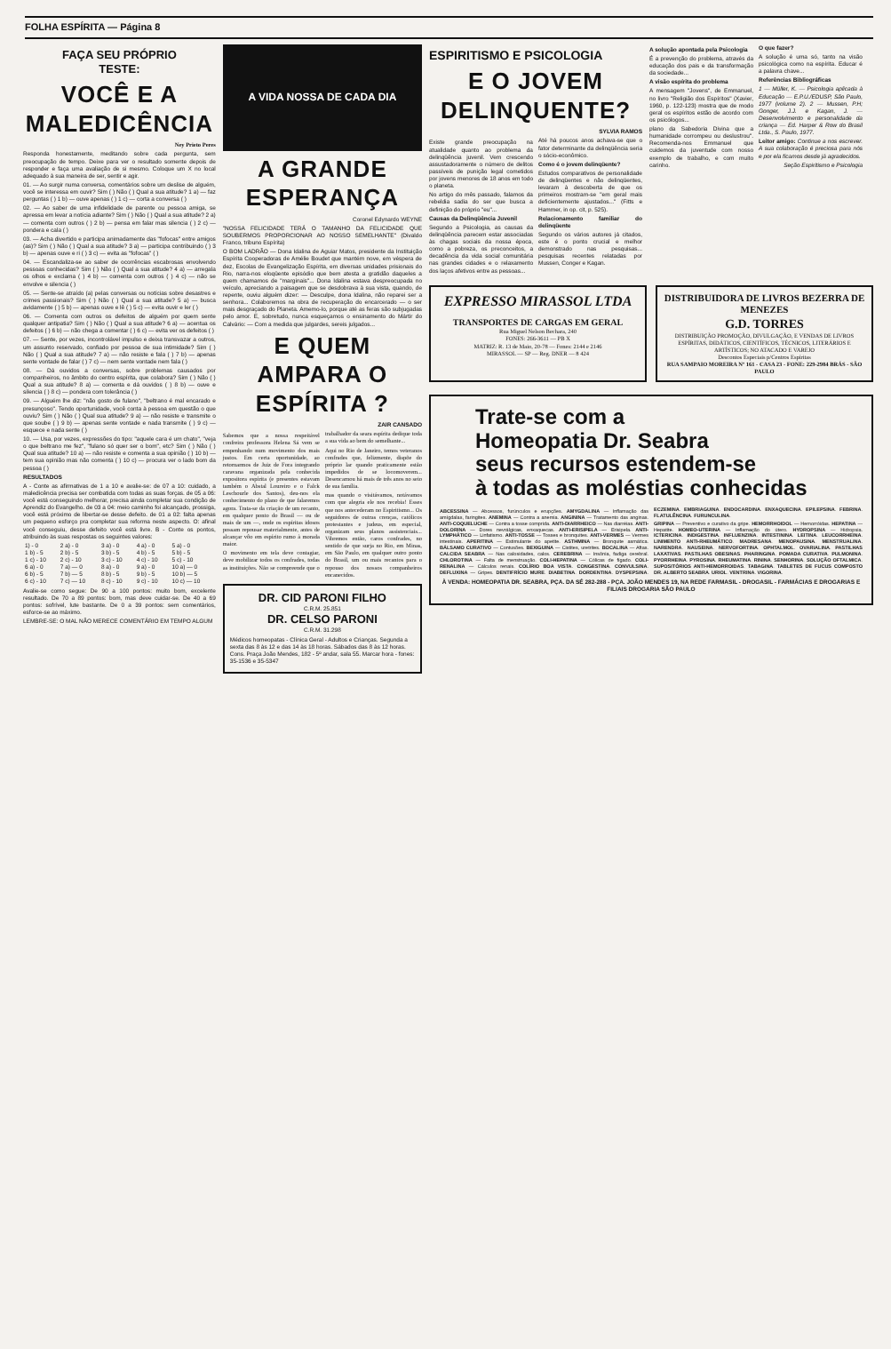FOLHA ESPÍRITA — Página 8
FAÇA SEU PRÓPRIO
TESTE:
VOCÊ E A MALEDICÊNCIA
Ney Prieto Peres
Responda honestamente, meditando sobre cada pergunta, sem preocupação de tempo. Deixe para ver o resultado somente depois de responder e faça uma avaliação de si mesmo. Coloque um X no local adequado à sua maneira de ser, sentir e agir.
01. — Ao surgir numa conversa, comentários sobre um deslise de alguém, você se interessa em ouvir? Sim ( ) Não ( ) Qual a sua atitude? 1 a) — faz perguntas ( ) 1 b) — ouve apenas ( ) 1 c) — corta a conversa ( )
02. — Ao saber de uma infidelidade de parente ou pessoa amiga, se apressa em levar a notícia adiante? Sim ( ) Não ( ) Qual a sua atitude? 2 a) — comenta com outros ( ) 2 b) — pensa em falar mas silencia ( ) 2 c) — pondera e cala ( )
03. — Acha divertido e participa animadamente das "fofocas" entre amigos (as)? Sim ( ) Não ( ) Qual a sua atitude? 3 a) — participa contribuindo ( ) 3 b) — apenas ouve e ri ( ) 3 c) — evita as "fofocas" ( )
04. — Escandaliza-se ao saber de ocorrências escabrosas envolvendo pessoas conhecidas? Sim ( ) Não ( ) Qual a sua atitude? 4 a) — arregala os olhos e exclama ( ) 4 b) — comenta com outros ( ) 4 c) — não se envolve e silencia ( )
05. — Sente-se atraído (a) pelas conversas ou notícias sobre desastres e crimes passionais? Sim ( ) Não ( ) Qual a sua atitude? 5 a) — busca avidamente ( ) 5 b) — apenas ouve e lê ( ) 5 c) — evita ouvir e ler ( )
06. — Comenta com outros os defeitos de alguém por quem sente qualquer antipatia? Sim ( ) Não ( ) Qual a sua atitude? 6 a) — acentua os defeitos ( ) 6 b) — não chega a comentar ( ) 6 c) — evita ver os defeitos ( )
07. — Sente, por vezes, incontrolável impulso e deixa transvazar a outros, um assunto reservado, confiado por pessoa de sua intimidade? Sim ( ) Não ( ) Qual a sua atitude? 7 a) — não resiste e fala ( ) 7 b) — apenas sente vontade de falar ( ) 7 c) — nem sente vontade nem fala ( )
08. — Dá ouvidos a conversas, sobre problemas causados por companheiros, no âmbito do centro espírita, que colabora? Sim ( ) Não ( ) Qual a sua atitude? 8 a) — comenta e dá ouvidos ( ) 8 b) — ouve e silencia ( ) 8 c) — pondera com tolerância ( )
09. — Alguém lhe diz: "não gosto de fulano", "beltrano é mal encarado e presunçoso". Tendo oportunidade, você conta à pessoa em questão o que ouviu? Sim ( ) Não ( ) Qual sua atitude? 9 a) — não resiste e transmite o que soube ( ) 9 b) — apenas sente vontade e nada transmite ( ) 9 c) — esquece e nada sente ( )
10. — Usa, por vezes, expressões do tipo: "aquele cara é um chato", "veja o que beltrano me fez", "fulano só quer ser o bom", etc? Sim ( ) Não ( ) Qual sua atitude? 10 a) — não resiste e comenta a sua opinião ( ) 10 b) — tem sua opinião mas não comenta ( ) 10 c) — procura ver o lado bom da pessoa ( )
RESULTADOS
A - Conte as afirmativas de 1 a 10 e avalie-se: de 07 a 10: cuidado, a maledicência precisa ser combatida com todas as suas forças. de 05 a 06: você está conseguindo melhorar, precisa ainda completar sua condição de Aprendiz do Evangelho. de 03 a 04: meio caminho foi alcançado, prossiga, você está próximo de libertar-se desse defeito. de 01 a 02: falta apenas um pequeno esforço pra completar sua reforma neste aspecto. O: afinal você conseguiu, desse defeito você está livre. B - Conte os pontos, atribuindo às suas respostas os seguintes valores:
| 1) - 0 | 2 a) - 0 | 3 a) - 0 | 4 a) - 0 | 5 a) - 0 |
| 1 b) - 5 | 2 b) - 5 | 3 b) - 5 | 4 b) - 5 | 5 b) - 5 |
| 1 c) - 10 | 2 c) - 10 | 3 c) - 10 | 4 c) - 10 | 5 c) - 10 |
| 6 a) - 0 | 7 a) — 0 | 8 a) - 0 | 9 a) - 0 | 10 a) — 0 |
| 6 b) - 5 | 7 b) — 5 | 8 b) - 5 | 9 b) - 5 | 10 b) — 5 |
| 6 c) - 10 | 7 c) — 10 | 8 c) - 10 | 9 c) - 10 | 10 c) — 10 |
Avalie-se como segue: De 90 a 100 pontos: muito bom, excelente resultado. De 70 a 89 pontos: bom, mas deve cuidar-se. De 40 a 69 pontos: sofrível, lute bastante. De 0 a 39 pontos: sem comentários, esforce-se ao máximo.
LEMBRE-SE: O MAL NÃO MERECE COMENTÁRIO EM TEMPO ALGUM
A VIDA NOSSA DE CADA DIA
A GRANDE ESPERANÇA
Coronel Edynardo WEYNE
"NOSSA FELICIDADE TERÁ O TAMANHO DA FELICIDADE QUE SOUBERMOS PROPORCIONAR AO NOSSO SEMELHANTE" (Divaldo Franco, tribuno Espírita)
O BOM LADRÃO — Dona Idalina de Aguiar Matos, presidente da Instituição Espírita Cooperadoras de Amélie Boudet que mantém nove, em véspera de dez, Escolas de Evangelização Espírita, em diversas unidades prisionais do Rio, narra-nos eloqüente episódio que bem atesta a gratidão daqueles a quem chamamos de "marginais"... Dona Idalina estava despreocupada no veículo, apreciando a paisagem que se desdobrava à sua vista, quando, de repente, ouviu alguém dizer: — Desculpe, dona Idalina, não reparei ser a senhora... Colaboremos na obra de recuperação do encarcerado — o ser mais desgraçado do Planeta. Amemo-lo, porque até as feras são subjugadas pelo amor. E, sobretudo, nunca esqueçamos o ensinamento do Mártir do Calvário: — Com a medida que julgardes, sereis julgados...
E QUEM AMPARA O ESPÍRITA ?
ZAIR CANSADO
Sabemos que a nossa respeitável confreira professora Helena Sá vem se empenhando num movimento dos mais justos. Em certa oportunidade, ao retornarmos de Juiz de Fora integrando caravana organizada pela conhecida expositora espírita (e presentes estavam também o Abstal Loureiro e o Falck Leschourle dos Santos), deu-nos ela conhecimento do plano de que falaremos agora. Trata-se da criação de um recanto, em qualquer ponto do Brasil — ou de mais de um —, onde os espíritas idosos possam repousar materialmente, antes de alcançar vôo em espírito rumo à morada maior.
O movimento em tela deve contagiar, deve mobilizar todos os confrades, todas as instituições. Não se compreende que o trabalhador da seara espírita dedique toda a sua vida ao bem do semelhante...
Aqui no Rio de Janeiro, temos veteranos confrades que, felizmente, dispõe do próprio lar quando praticamente estão impedidos de se locomoverem... Desencarnou há mais de três anos no seio de sua família.
mas quando o visitávamos, notávamos com que alegria ele nos recebia! Esses que nos antecederam no Espiritismo... Os seguidores de outras crenças, católicos protestantes e judeus, em especial, organizam seus planos assistenciais... Vibremos então, caros confrades, no sentido de que surja no Rio, em Minas, em São Paulo, em qualquer outro ponto do Brasil, um ou mais recantos para o repouso dos nossos companheiros encanecidos.
DR. CID PARONI FILHO
C.R.M. 25.851
DR. CELSO PARONI
C.R.M. 31.298
Médicos homeopatas - Clínica Geral - Adultos e Crianças. Segunda a sexta das 8 às 12 e das 14 às 18 horas. Sábados das 8 às 12 horas. Cons. Praça João Mendes, 182 - 5º andar, sala 55. Marcar hora - fones: 35-1536 e 35-5347
ESPIRITISMO E PSICOLOGIA
E O JOVEM DELINQUENTE?
SYLVIA RAMOS
Existe grande preocupação na atualidade quanto ao problema da delinqüência juvenil. Vem crescendo assustadoramente o número de delitos passíveis de punição legal cometidos por jovens menores de 18 anos em todo o planeta.
No artigo do mês passado, falamos da rebeldia sadia do ser que busca a definição do próprio "eu"...
Causas da Delinqüência Juvenil
Segundo a Psicologia, as causas da delinqüência parecem estar associadas às chagas sociais da nossa época, como a pobreza, os preconceitos, a decadência da vida social comunitária nas grandes cidades e o relaxamento dos laços afetivos entre as pessoas...
Até há poucos anos achava-se que o fator determinante da delinqüência seria o sócio-econômico.
Como é o jovem delinqüente?
Estudos comparativos de personalidade de delinqüentes e não delinqüentes, levaram à descoberta de que os primeiros mostram-se "em geral mais deficientemente ajustados..." (Fitts e Hammer, in op. cit, p. 525).
Relacionamento familiar do delinqüente
Segundo os vários autores já citados, este é o ponto crucial e melhor demonstrado nas pesquisas... pesquisas recentes relatadas por Mussen, Conger e Kagan.
A solução apontada pela Psicologia
É a prevenção do problema, através da educação dos pais e da transformação da sociedade...
A visão espírita do problema
A mensagem "Jovens", de Emmanuel, no livro "Religião dos Espíritos" (Xavier, 1960, p. 122-123) mostra que de modo geral os espíritos estão de acordo com os psicólogos...
plano da Sabedoria Divina que a humanidade corrompeu ou deslustrou". Recomenda-nos Emmanuel que cuidemos da juventude com nosso exemplo de trabalho, e com muito carinho.
O que fazer?
A solução é uma só, tanto na visão psicológica como na espírita. Educar é a palavra chave...
Referências Bibliográficas
1 — Müller, K. — Psicologia aplicada à Educação — E.P.U./EDUSP, São Paulo, 1977 (volume 2). 2 — Mussen, P.H; Gonger, J.J. e Kagan, J. — Desenvolvimento e personalidade da criança — Ed. Harper & Row do Brasil Ltda., S. Paulo, 1977.
Leitor amigo: Continue a nos escrever. A sua colaboração é preciosa para nós e por ela ficamos desde já agradecidos.
Seção Espiritismo e Psicologia
EXPRESSO MIRASSOL LTDA
TRANSPORTES DE CARGAS EM GERAL
Rua Miguel Nelson Bechara, 240
FONES: 266-3611 — PB X
MATRIZ: R. 13 de Maio, 20-78 — Fones: 2144 e 2146
MIRASSOL — SP — Reg. DNER — 8 424
DISTRIBUIDORA DE LIVROS BEZERRA DE MENEZES
G.D. TORRES
DISTRIBUIÇÃO PROMOÇÃO, DIVULGAÇÃO, E VENDAS DE LIVROS ESPÍRITAS, DIDÁTICOS, CIENTÍFICOS, TÉCNICOS, LITERÁRIOS E ARTÍSTICOS; NO ATACADO E VAREJO
Descontos Especiais p/Centros Espíritas
RUA SAMPAIO MOREIRA Nº 161 - CASA 23 - FONE: 229-2984 BRÁS - SÃO PAULO
Trate-se com a
Homeopatia Dr. Seabra
seus recursos estendem-se
à todas as moléstias conhecidas
ABCESSINA — Abcessos, furúnculos e erupções. AMYGDALINA — Inflamação das amígdalas, faringites. ANEMINA — Contra a anemia. ANGININA — Tratamento das anginas. ANTI-COQUELUCHE — Contra a tosse comprida. ANTI-DIARRHEICO — Nas diarréias. ANTI-DOLORINA — Dores nevrálgicas, enxaquecas. ANTI-ERISIPELA — Erisipela. ANTI-LYMPHÁTICO — Linfatismo. ANTI-TOSSE — Tosses e bronquites. ANTI-VERMES — Vermes intestinais. APERITINA — Estimulante do apetite. ASTHMINA — Bronquite asmática. BÁLSAMO CURATIVO — Contusões. BEXIGUINA — Cistites, uretrites. BOCALINA — Aftas. CALCIDA SEABRA — Nas calosidades, calos. CEREBRINA — Insônia, fadiga cerebral. CHLOROTINA — Falta de menstruação. COLI-HEPATINA — Cólicas de fígado. COLI-RENALINA — Cálculos renais. COLÍRIO BOA VISTA. CONGESTINA. CONVULSINA. DEFLUXINA — Gripes. DENTIFRÍCIO MURE. DIABETINA. DORDENTINA. DYSPEPSINA. ECZEMINA. EMBRIAGUINA. ENDOCARDINA. ENXAQUECINA. EPILEPSINA. FEBRINA. FLATULÊNCINA. FURUNCULINA.
GRIPINA — Preventivo e curativo da gripe. HEMORRHOIDOL — Hemorróidas. HEPATINA — Hepatite. HOMEO-UTERINA — Inflamação do útero. HYDROPSINA — Hidropsia. ICTERICINA. INDIGESTINA. INFLUENZINA. INTESTININA. LEITINA. LEUCORRHEINA. LINIMENTO ANTI-RHEUMÁTICO. MADRESANA. MENOPAUSINA. MENSTRUALINA. NARENDRA. NAUSEINA. NERVOFORTINA. OPHTALMOL. OVARIALINA. PASTILHAS LAXATIVAS. PASTILHAS OBESINAS. PHARINGINA. POMADA CURATIVA. PULMONINA. PYORRHEINA. PYROSINA. RHEUMATINA. RININA. SENHORINA. SOLUÇÃO OFTALMICA. SUPOSITÓRIOS ANTI-HEMORROIDAS. TABAGINA. TABLETES DE FUCUS COMPOSTO DR. ALBERTO SEABRA. URIOL. VENTRINA. VIGORINA.
À VENDA: HOMEOPATIA DR. SEABRA, PÇA. DA SÉ 282-288 - PÇA. JOÃO MENDES 19, NA REDE FARMASIL - DROGASIL - FARMÁCIAS E DROGARIAS E FILIAIS DROGARIA SÃO PAULO